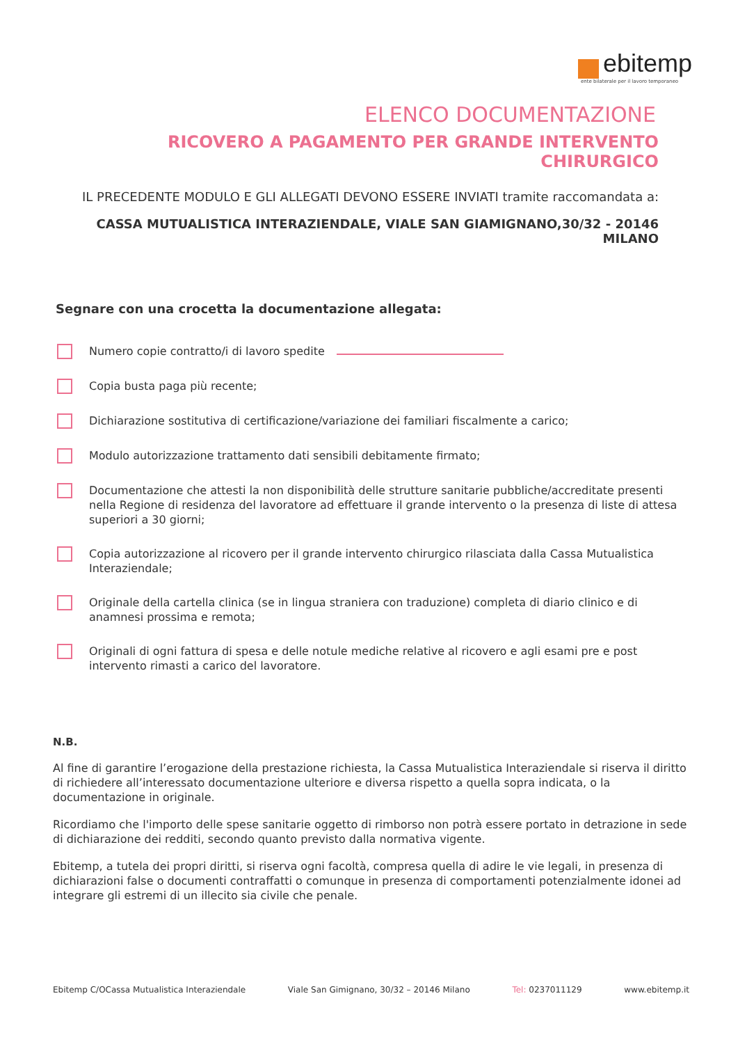ebitemp
ente bilaterale per il lavoro temporaneo
ELENCO DOCUMENTAZIONE
RICOVERO A PAGAMENTO PER GRANDE INTERVENTO CHIRURGICO
IL PRECEDENTE MODULO E GLI ALLEGATI DEVONO ESSERE INVIATI tramite raccomandata a:
CASSA MUTUALISTICA INTERAZIENDALE, VIALE SAN GIAMIGNANO,30/32 - 20146 MILANO
Segnare con una crocetta la documentazione allegata:
Numero copie contratto/i di lavoro spedite
Copia busta paga più recente;
Dichiarazione sostitutiva di certificazione/variazione dei familiari fiscalmente a carico;
Modulo autorizzazione trattamento dati sensibili debitamente firmato;
Documentazione che attesti la non disponibilità delle strutture sanitarie pubbliche/accreditate presenti nella Regione di residenza del lavoratore ad effettuare il grande intervento o la presenza di liste di attesa superiori a 30 giorni;
Copia autorizzazione al ricovero per il grande intervento chirurgico rilasciata dalla Cassa Mutualistica Interaziendale;
Originale della cartella clinica (se in lingua straniera con traduzione) completa di diario clinico e di anamnesi prossima e remota;
Originali di ogni fattura di spesa e delle notule mediche relative al ricovero e agli esami pre e post intervento rimasti a carico del lavoratore.
N.B.
Al fine di garantire l’erogazione della prestazione richiesta, la Cassa Mutualistica Interaziendale si riserva il diritto di richiedere all’interessato documentazione ulteriore e diversa rispetto a quella sopra indicata, o la documentazione in originale.
Ricordiamo che l'importo delle spese sanitarie oggetto di rimborso non potrà essere portato in detrazione in sede di dichiarazione dei redditi, secondo quanto previsto dalla normativa vigente.
Ebitemp, a tutela dei propri diritti, si riserva ogni facoltà, compresa quella di adire le vie legali, in presenza di dichiarazioni false o documenti contraffatti o comunque in presenza di comportamenti potenzialmente idonei ad integrare gli estremi di un illecito sia civile che penale.
Ebitemp C/OCassa Mutualistica Interaziendale Viale San Gimignano, 30/32 – 20146 Milano Tel: 0237011129 www.ebitemp.it